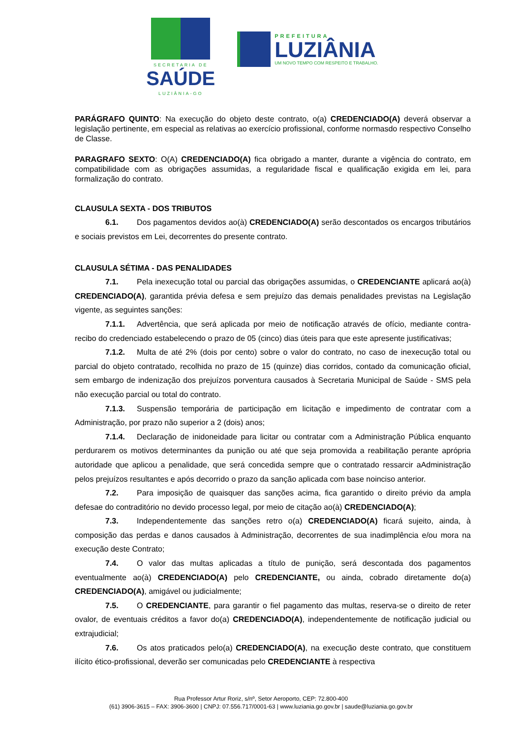SECRETARIA DE
SAÚDE
LUZIÂNIA-GO
PREFEITURA
LUZIÂNIA
UM NOVO TEMPO COM RESPEITO E TRABALHO.
PARÁGRAFO QUINTO: Na execução do objeto deste contrato, o(a) CREDENCIADO(A) deverá observar a legislação pertinente, em especial as relativas ao exercício profissional, conforme normasdo respectivo Conselho de Classe.
PARAGRAFO SEXTO: O(A) CREDENCIADO(A) fica obrigado a manter, durante a vigência do contrato, em compatibilidade com as obrigações assumidas, a regularidade fiscal e qualificação exigida em lei, para formalização do contrato.
CLAUSULA SEXTA - DOS TRIBUTOS
6.1. Dos pagamentos devidos ao(à) CREDENCIADO(A) serão descontados os encargos tributários e sociais previstos em Lei, decorrentes do presente contrato.
CLAUSULA SÉTIMA - DAS PENALIDADES
7.1. Pela inexecução total ou parcial das obrigações assumidas, o CREDENCIANTE aplicará ao(à) CREDENCIADO(A), garantida prévia defesa e sem prejuízo das demais penalidades previstas na Legislação vigente, as seguintes sanções:
7.1.1. Advertência, que será aplicada por meio de notificação através de ofício, mediante contra- recibo do credenciado estabelecendo o prazo de 05 (cinco) dias úteis para que este apresente justificativas;
7.1.2. Multa de até 2% (dois por cento) sobre o valor do contrato, no caso de inexecução total ou parcial do objeto contratado, recolhida no prazo de 15 (quinze) dias corridos, contado da comunicação oficial, sem embargo de indenização dos prejuízos porventura causados à Secretaria Municipal de Saúde - SMS pela não execução parcial ou total do contrato.
7.1.3. Suspensão temporária de participação em licitação e impedimento de contratar com a Administração, por prazo não superior a 2 (dois) anos;
7.1.4. Declaração de inidoneidade para licitar ou contratar com a Administração Pública enquanto perdurarem os motivos determinantes da punição ou até que seja promovida a reabilitação perante aprópria autoridade que aplicou a penalidade, que será concedida sempre que o contratado ressarcir aAdministração pelos prejuízos resultantes e após decorrido o prazo da sanção aplicada com base noinciso anterior.
7.2. Para imposição de quaisquer das sanções acima, fica garantido o direito prévio da ampla defesae do contraditório no devido processo legal, por meio de citação ao(à) CREDENCIADO(A);
7.3. Independentemente das sanções retro o(a) CREDENCIADO(A) ficará sujeito, ainda, à composição das perdas e danos causados à Administração, decorrentes de sua inadimplência e/ou mora na execução deste Contrato;
7.4. O valor das multas aplicadas a título de punição, será descontada dos pagamentos eventualmente ao(à) CREDENCIADO(A) pelo CREDENCIANTE, ou ainda, cobrado diretamente do(a) CREDENCIADO(A), amigável ou judicialmente;
7.5. O CREDENCIANTE, para garantir o fiel pagamento das multas, reserva-se o direito de reter ovalor, de eventuais créditos a favor do(a) CREDENCIADO(A), independentemente de notificação judicial ou extrajudicial;
7.6. Os atos praticados pelo(a) CREDENCIADO(A), na execução deste contrato, que constituem ilícito ético-profissional, deverão ser comunicadas pelo CREDENCIANTE à respectiva
Rua Professor Artur Roriz, s/nº, Setor Aeroporto, CEP: 72.800-400
(61) 3906-3615 – FAX: 3906-3600 | CNPJ: 07.556.717/0001-63 | www.luziania.go.gov.br | saude@luziania.go.gov.br